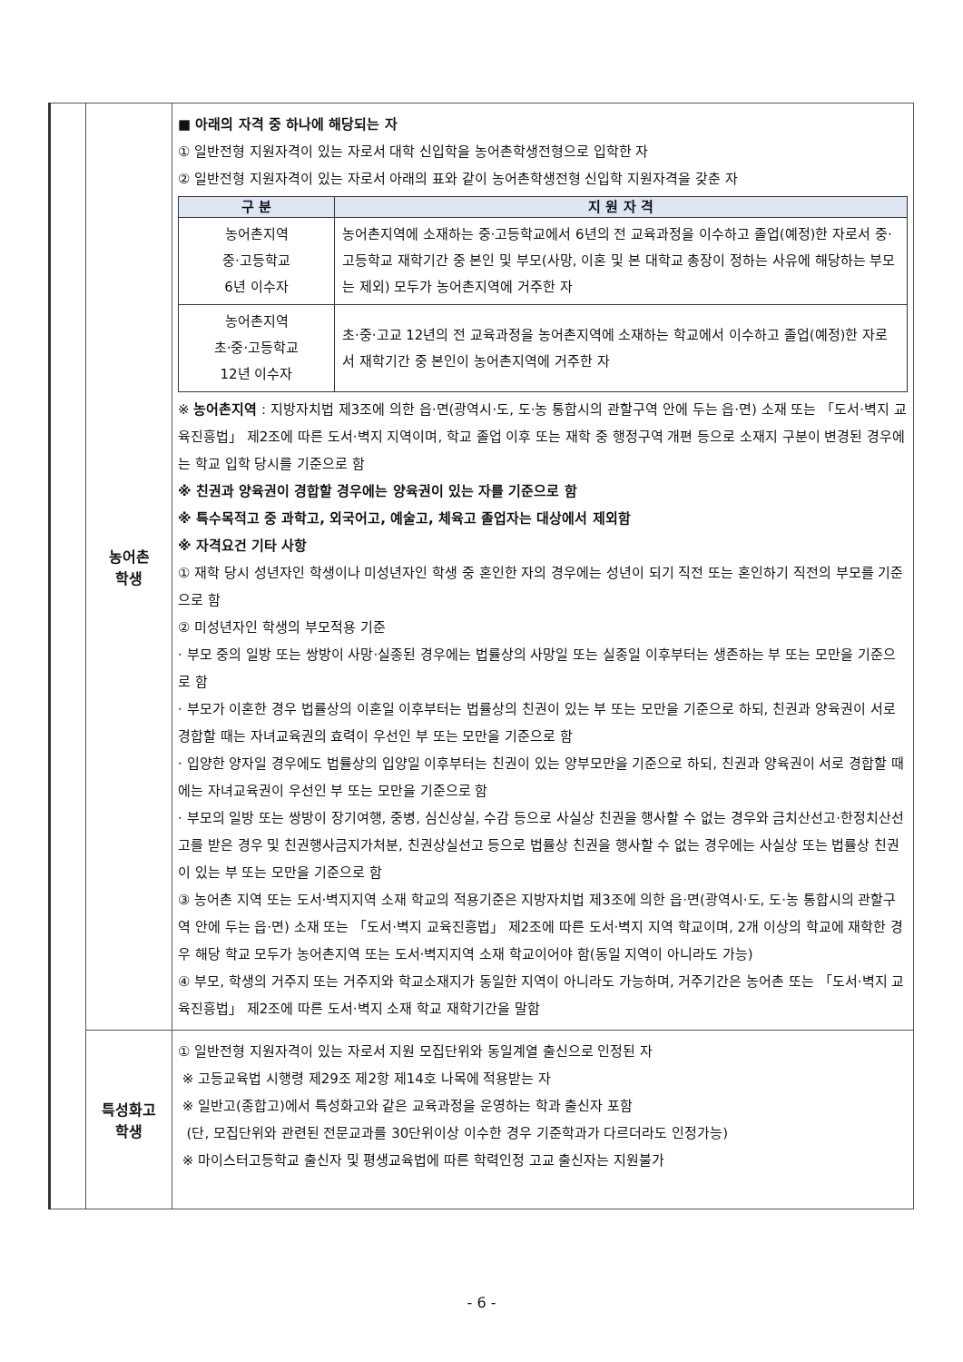| | 농어촌 학생 | ■ 아래의 자격 중 하나에 해당되는 자 ① 일반전형 지원자격이 있는 자로서 대학 신입학을 농어촌학생전형으로 입학한 자 ② 일반전형 지원자격이 있는 자로서 아래의 표와 같이 농어촌학생전형 신입학 지원자격을 갖춘 자 / 구 분 / 지 원 자 격 / / --- / --- / / 농어촌지역 중·고등학교 6년 이수자 / 농어촌지역에 소재하는 중·고등학교에서 6년의 전 교육과정을 이수하고 졸업(예정)한 자로서 중·고등학교 재학기간 중 본인 및 부모(사망, 이혼 및 본 대학교 총장이 정하는 사유에 해당하는 부모는 제외) 모두가 농어촌지역에 거주한 자 / / 농어촌지역 초·중·고등학교 12년 이수자 / 초·중·고교 12년의 전 교육과정을 농어촌지역에 소재하는 학교에서 이수하고 졸업(예정)한 자로서 재학기간 중 본인이 농어촌지역에 거주한 자 / ※ 농어촌지역 : 지방자치법 제3조에 의한 읍·면(광역시·도, 도·농 통합시의 관할구역 안에 두는 읍·면) 소재 또는 「도서·벽지 교육진흥법」 제2조에 따른 도서·벽지 지역이며, 학교 졸업 이후 또는 재학 중 행정구역 개편 등으로 소재지 구분이 변경된 경우에는 학교 입학 당시를 기준으로 함 ※ 친권과 양육권이 경합할 경우에는 양육권이 있는 자를 기준으로 함 ※ 특수목적고 중 과학고, 외국어고, 예술고, 체육고 졸업자는 대상에서 제외함 ※ 자격요건 기타 사항 ① 재학 당시 성년자인 학생이나 미성년자인 학생 중 혼인한 자의 경우에는 성년이 되기 직전 또는 혼인하기 직전의 부모를 기준으로 함 ② 미성년자인 학생의 부모적용 기준 · 부모 중의 일방 또는 쌍방이 사망·실종된 경우에는 법률상의 사망일 또는 실종일 이후부터는 생존하는 부 또는 모만을 기준으로 함 · 부모가 이혼한 경우 법률상의 이혼일 이후부터는 법률상의 친권이 있는 부 또는 모만을 기준으로 하되, 친권과 양육권이 서로 경합할 때는 자녀교육권의 효력이 우선인 부 또는 모만을 기준으로 함 · 입양한 양자일 경우에도 법률상의 입양일 이후부터는 친권이 있는 양부모만을 기준으로 하되, 친권과 양육권이 서로 경합할 때에는 자녀교육권이 우선인 부 또는 모만을 기준으로 함 · 부모의 일방 또는 쌍방이 장기여행, 중병, 심신상실, 수감 등으로 사실상 친권을 행사할 수 없는 경우와 금치산선고·한정치산선고를 받은 경우 및 친권행사금지가처분, 친권상실선고 등으로 법률상 친권을 행사할 수 없는 경우에는 사실상 또는 법률상 친권이 있는 부 또는 모만을 기준으로 함 ③ 농어촌 지역 또는 도서·벽지지역 소재 학교의 적용기준은 지방자치법 제3조에 의한 읍·면(광역시·도, 도·농 통합시의 관할구역 안에 두는 읍·면) 소재 또는 「도서·벽지 교육진흥법」 제2조에 따른 도서·벽지 지역 학교이며, 2개 이상의 학교에 재학한 경우 해당 학교 모두가 농어촌지역 또는 도서·벽지지역 소재 학교이어야 함(동일 지역이 아니라도 가능) ④ 부모, 학생의 거주지 또는 거주지와 학교소재지가 동일한 지역이 아니라도 가능하며, 거주기간은 농어촌 또는 「도서·벽지 교육진흥법」 제2조에 따른 도서·벽지 소재 학교 재학기간을 말함 |
| | 특성화고 학생 | ① 일반전형 지원자격이 있는 자로서 지원 모집단위와 동일계열 출신으로 인정된 자 ※ 고등교육법 시행령 제29조 제2항 제14호 나목에 적용받는 자 ※ 일반고(종합고)에서 특성화고와 같은 교육과정을 운영하는 학과 출신자 포함 (단, 모집단위와 관련된 전문교과를 30단위이상 이수한 경우 기준학과가 다르더라도 인정가능) ※ 마이스터고등학교 출신자 및 평생교육법에 따른 학력인정 고교 출신자는 지원불가 |
- 6 -